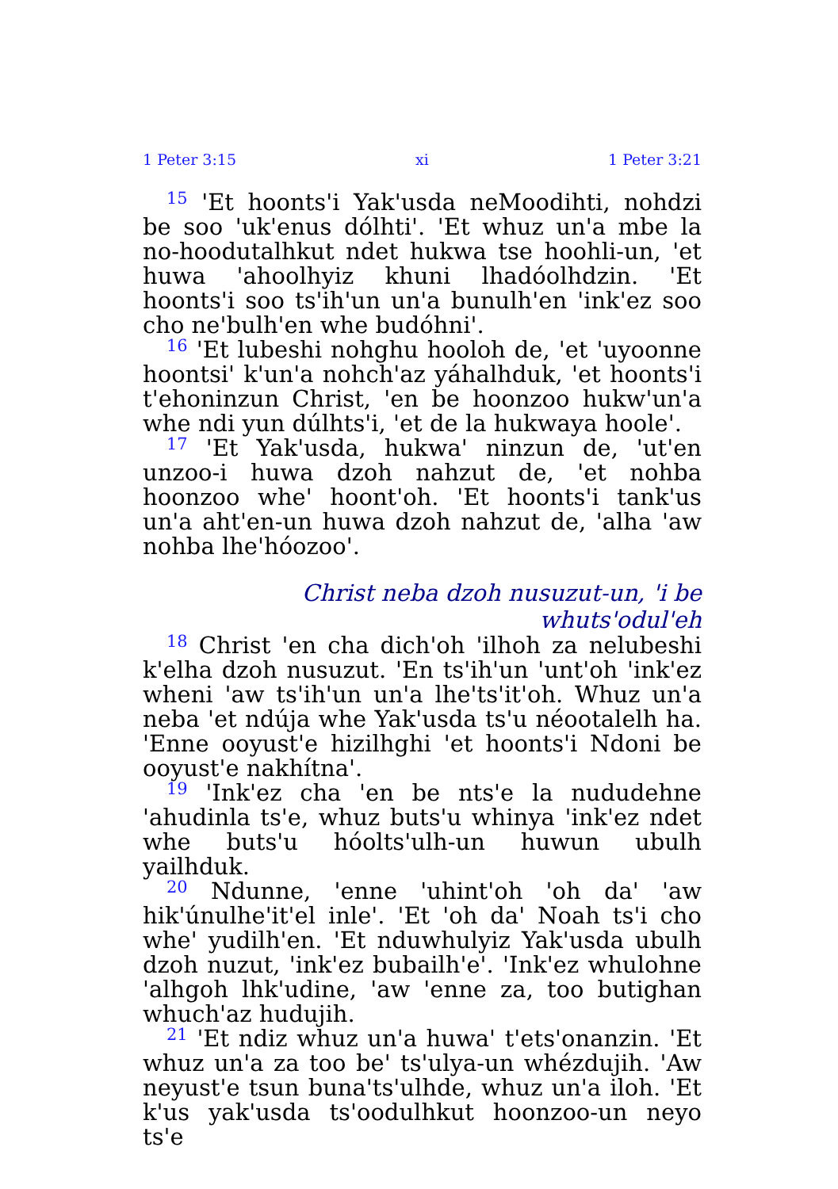1 Peter 3:15 xi 1 Peter 3:21
<sup>15</sup> 'Et hoonts'i Yak'usda neMoodihti, nohdzi be soo 'uk'enus dólhti'. 'Et whuz un'a mbe la no-hoodutalhkut ndet hukwa tse hoohli-un, 'et huwa 'ahoolhyiz khuni lhadóolhdzin. 'Et hoonts'i soo ts'ih'un un'a bunulh'en 'ink'ez soo cho ne'bulh'en whe budóhni'.
<sup>16</sup> 'Et lubeshi nohghu hooloh de, 'et 'uyoonne hoontsi' k'un'a nohch'az yáhalhduk, 'et hoonts'i t'ehoninzun Christ, 'en be hoonzoo hukw'un'a whe ndi yun dúlhts'i, 'et de la hukwaya hoole'.
<sup>17</sup> 'Et Yak'usda, hukwa' ninzun de, 'ut'en unzoo-i huwa dzoh nahzut de, 'et nohba hoonzoo whe' hoont'oh. 'Et hoonts'i tank'us un'a aht'en-un huwa dzoh nahzut de, 'alha 'aw nohba lhe'hóozoo'.
Christ neba dzoh nusuzut-un, 'i be whuts'odul'eh
<sup>18</sup> Christ 'en cha dich'oh 'ilhoh za nelubeshi k'elha dzoh nusuzut. 'En ts'ih'un 'unt'oh 'ink'ez wheni 'aw ts'ih'un un'a lhe'ts'it'oh. Whuz un'a neba 'et ndúja whe Yak'usda ts'u néootalelh ha. 'Enne ooyust'e hizilhghi 'et hoonts'i Ndoni be ooyust'e nakhítna'.
<sup>19</sup> 'Ink'ez cha 'en be nts'e la nududehne 'ahudinla ts'e, whuz buts'u whinya 'ink'ez ndet whe buts'u hóolts'ulh-un huwun ubulh yailhduk.
<sup>20</sup> Ndunne, 'enne 'uhint'oh 'oh da' 'aw hik'únulhe'it'el inle'. 'Et 'oh da' Noah ts'i cho whe' yudilh'en. 'Et nduwhulyiz Yak'usda ubulh dzoh nuzut, 'ink'ez bubailh'e'. 'Ink'ez whulohne 'alhgoh lhk'udine, 'aw 'enne za, too butighan whuch'az hudujih.
<sup>21</sup> 'Et ndiz whuz un'a huwa' t'ets'onanzin. 'Et whuz un'a za too be' ts'ulya-un whézdujih. 'Aw neyust'e tsun buna'ts'ulhde, whuz un'a iloh. 'Et k'us yak'usda ts'oodulhkut hoonzoo-un neyo ts'e